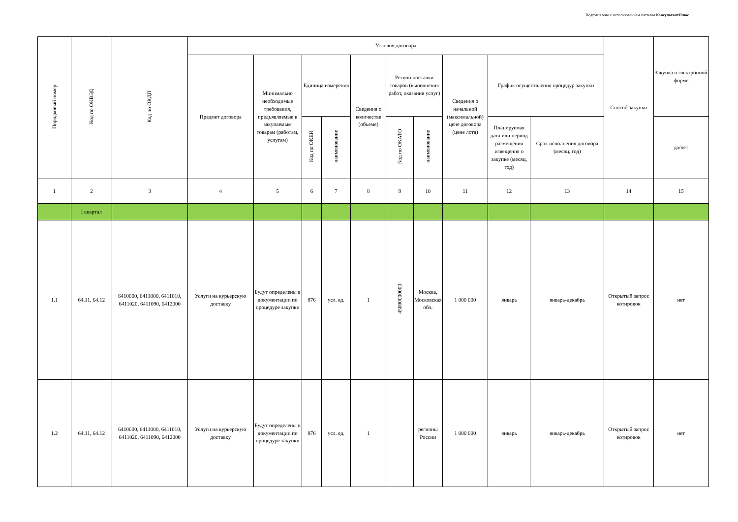Подготовлено с использованием системы КонсультантПлюс
| Порядковый номер | Код по ОКВЭД | Код по ОКДП | Условия договора | | | | | | | | | | Способ закупки | Закупка в электронной форме |
| --- | --- | --- | --- | --- | --- | --- | --- | --- | --- | --- | --- | --- | --- | --- |
| | | | Предмет договора | Минимально необходимые требования, предъявляемые к закупаемым товарам (работам, услугам) | Единица измерения | | Сведения о количестве (объеме) | Регион поставки товаров (выполнения работ, оказания услуг) | | Сведения о начальной (максимальной) цене договора (цене лота) | График осуществления процедур закупки | | | |
| | | | | | Код по ОКЕИ | наименование | | Код по ОКАТО | наименование | | Планируемая дата или период размещения извещения о закупке (месяц, год) | Срок исполнения договора (месяц, год) | | да/нет |
| 1 | 2 | 3 | 4 | 5 | 6 | 7 | 8 | 9 | 10 | 11 | 12 | 13 | 14 | 15 |
| | I квартал | | | | | | | | | | | | | |
| 1.1 | 64.11, 64.12 | 6410000, 6411000, 6411010, 6411020, 6411090, 6412000 | Услуги на курьерскую доставку | Будут определены в документации по процедуре закупки | 876 | усл. ед. | 1 | 45000000000 | Москва, Московская обл. | 1 000 000 | январь | январь-декабрь | Открытый запрос котировок | нет |
| 1.2 | 64.11, 64.12 | 6410000, 6411000, 6411010, 6411020, 6411090, 6412000 | Услуги на курьерскую доставку | Будут определены в документации по процедуре закупки | 876 | усл. ед. | 1 | | регионы России | 1 000 000 | январь | январь-декабрь | Открытый запрос котировок | нет |